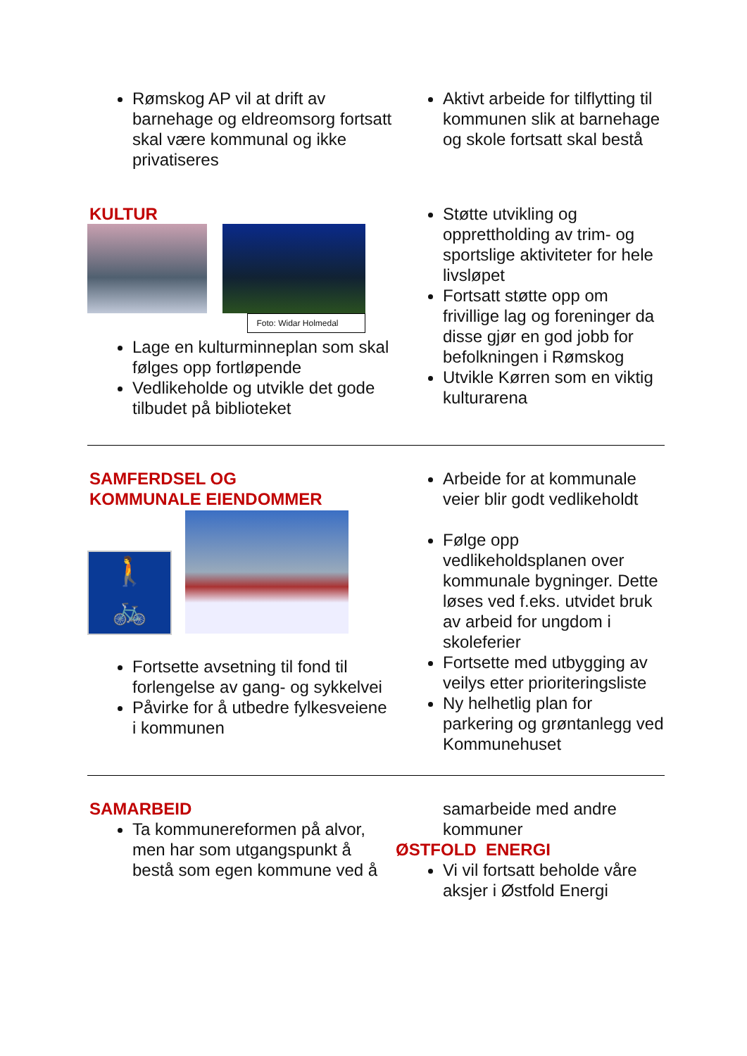Rømskog AP vil at drift av barnehage og eldreomsorg fortsatt skal være kommunal og ikke privatiseres
Aktivt arbeide for tilflytting til kommunen slik at barnehage og skole fortsatt skal bestå
KULTUR
Foto: Widar Holmedal
Lage en kulturminneplan som skal følges opp fortløpende
Vedlikeholde og utvikle det gode tilbudet på biblioteket
Støtte utvikling og opprettholding av trim- og sportslige aktiviteter for hele livsløpet
Fortsatt støtte opp om frivillige lag og foreninger da disse gjør en god jobb for befolkningen i Rømskog
Utvikle Kørren som en viktig kulturarena
SAMFERDSEL OG
KOMMUNALE EIENDOMMER
🚶
🚲
Fortsette avsetning til fond til forlengelse av gang- og sykkelvei
Påvirke for å utbedre fylkesveiene i kommunen
Arbeide for at kommunale veier blir godt vedlikeholdt
Følge opp vedlikeholdsplanen over kommunale bygninger. Dette løses ved f.eks. utvidet bruk av arbeid for ungdom i skoleferier
Fortsette med utbygging av veilys etter prioriteringsliste
Ny helhetlig plan for parkering og grøntanlegg ved Kommunehuset
SAMARBEID
Ta kommunereformen på alvor, men har som utgangspunkt å bestå som egen kommune ved å
samarbeide med andre kommuner
ØSTFOLD ENERGI
Vi vil fortsatt beholde våre aksjer i Østfold Energi